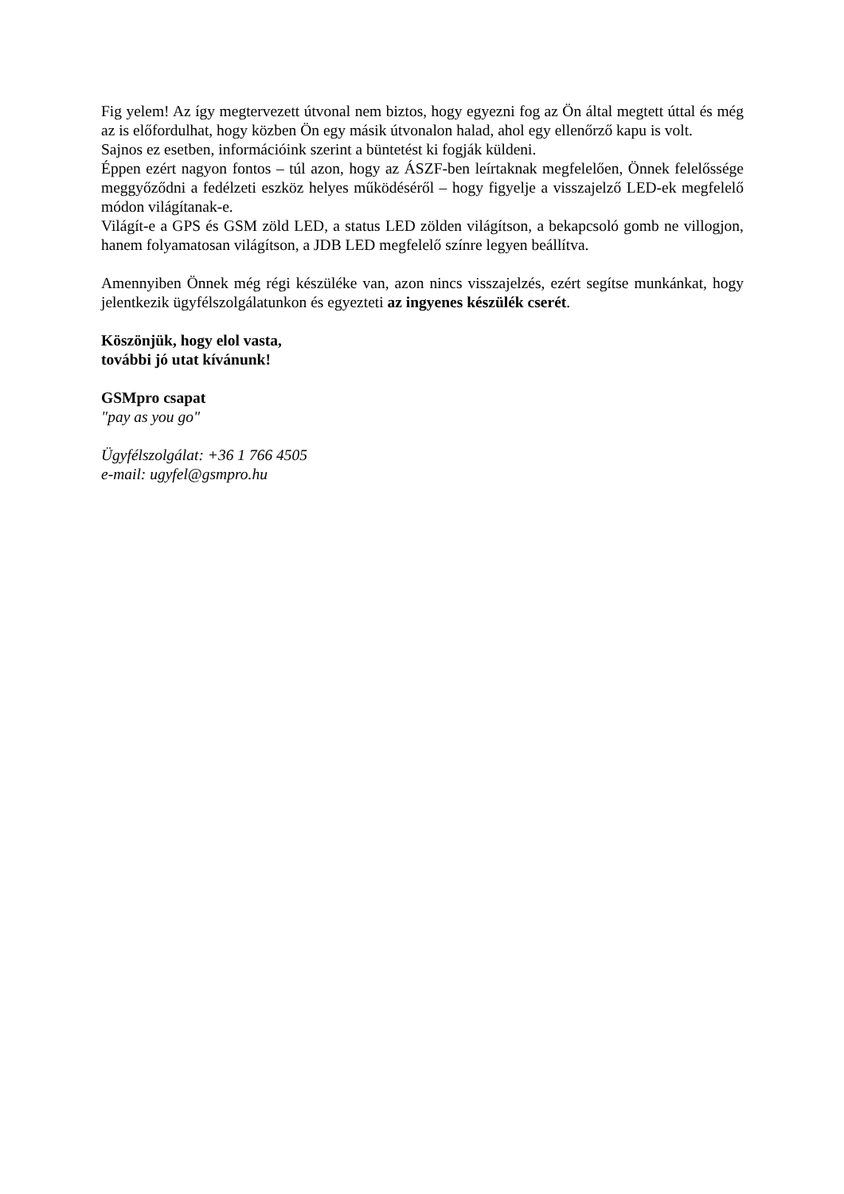Fig yelem! Az így megtervezett útvonal nem biztos, hogy egyezni fog az Ön által megtett úttal és még az is előfordulhat, hogy közben Ön egy másik útvonalon halad, ahol egy ellenőrző kapu is volt.
Sajnos ez esetben, információink szerint a büntetést ki fogják küldeni.
Éppen ezért nagyon fontos – túl azon, hogy az ÁSZF-ben leírtaknak megfelelően, Önnek felelőssége meggyőződni a fedélzeti eszköz helyes működéséről – hogy figyelje a visszajelző LED-ek megfelelő módon világítanak-e.
Világít-e a GPS és GSM zöld LED, a status LED zölden világítson, a bekapcsoló gomb ne villogjon, hanem folyamatosan világítson, a JDB LED megfelelő színre legyen beállítva.
Amennyiben Önnek még régi készüléke van, azon nincs visszajelzés, ezért segítse munkánkat, hogy jelentkezik ügyfélszolgálatunkon és egyezteti az ingyenes készülék cserét.
Köszönjük, hogy elol vasta,
további jó utat kívánunk!
GSMpro csapat
"pay as you go"
Ügyfélszolgálat: +36 1 766 4505
e-mail: ugyfel@gsmpro.hu